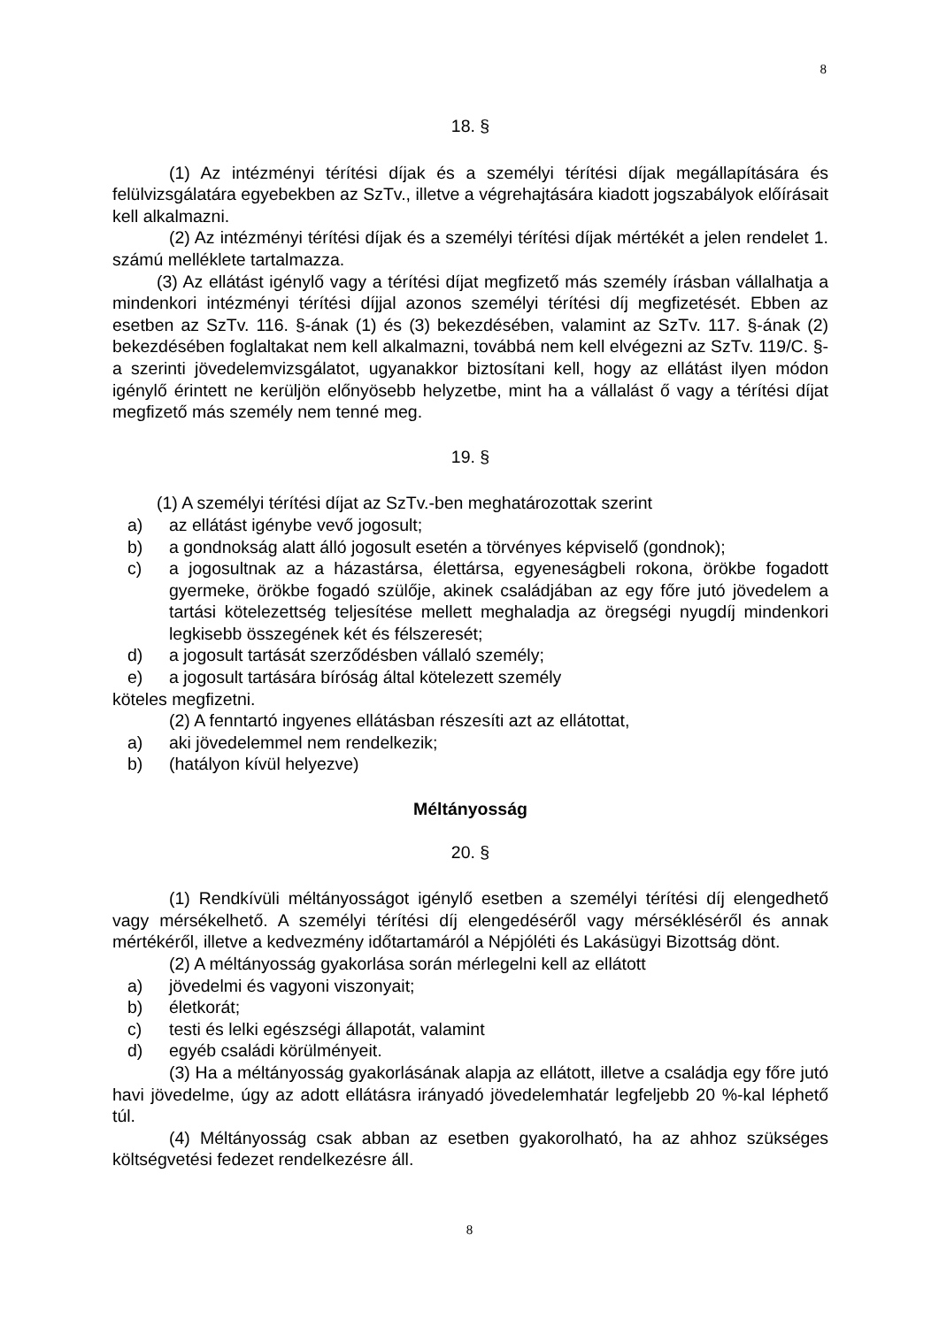8
18. §
(1) Az intézményi térítési díjak és a személyi térítési díjak megállapítására és felülvizsgálatára egyebekben az SzTv., illetve a végrehajtására kiadott jogszabályok előírásait kell alkalmazni.
(2) Az intézményi térítési díjak és a személyi térítési díjak mértékét a jelen rendelet 1. számú melléklete tartalmazza.
(3) Az ellátást igénylő vagy a térítési díjat megfizető más személy írásban vállalhatja a mindenkori intézményi térítési díjjal azonos személyi térítési díj megfizetését. Ebben az esetben az SzTv. 116. §-ának (1) és (3) bekezdésében, valamint az SzTv. 117. §-ának (2) bekezdésében foglaltakat nem kell alkalmazni, továbbá nem kell elvégezni az SzTv. 119/C. §-a szerinti jövedelemvizsgálatot, ugyanakkor biztosítani kell, hogy az ellátást ilyen módon igénylő érintett ne kerüljön előnyösebb helyzetbe, mint ha a vállalást ő vagy a térítési díjat megfizető más személy nem tenné meg.
19. §
(1) A személyi térítési díjat az SzTv.-ben meghatározottak szerint
a) az ellátást igénybe vevő jogosult;
b) a gondnokság alatt álló jogosult esetén a törvényes képviselő (gondnok);
c) a jogosultnak az a házastársa, élettársa, egyeneságbeli rokona, örökbe fogadott gyermeke, örökbe fogadó szülője, akinek családjában az egy főre jutó jövedelem a tartási kötelezettség teljesítése mellett meghaladja az öregségi nyugdíj mindenkori legkisebb összegének két és félszeresét;
d) a jogosult tartását szerződésben vállaló személy;
e) a jogosult tartására bíróság által kötelezett személy
köteles megfizetni.
(2) A fenntartó ingyenes ellátásban részesíti azt az ellátottat,
a) aki jövedelemmel nem rendelkezik;
b) (hatályon kívül helyezve)
Méltányosság
20. §
(1) Rendkívüli méltányosságot igénylő esetben a személyi térítési díj elengedhető vagy mérsékelhető. A személyi térítési díj elengedéséről vagy mérsékléséről és annak mértékéről, illetve a kedvezmény időtartamáról a Népjóléti és Lakásügyi Bizottság dönt.
(2) A méltányosság gyakorlása során mérlegelni kell az ellátott
a) jövedelmi és vagyoni viszonyait;
b) életkorát;
c) testi és lelki egészségi állapotát, valamint
d) egyéb családi körülményeit.
(3) Ha a méltányosság gyakorlásának alapja az ellátott, illetve a családja egy főre jutó havi jövedelme, úgy az adott ellátásra irányadó jövedelemhatár legfeljebb 20 %-kal léphető túl.
(4) Méltányosság csak abban az esetben gyakorolható, ha az ahhoz szükséges költségvetési fedezet rendelkezésre áll.
8